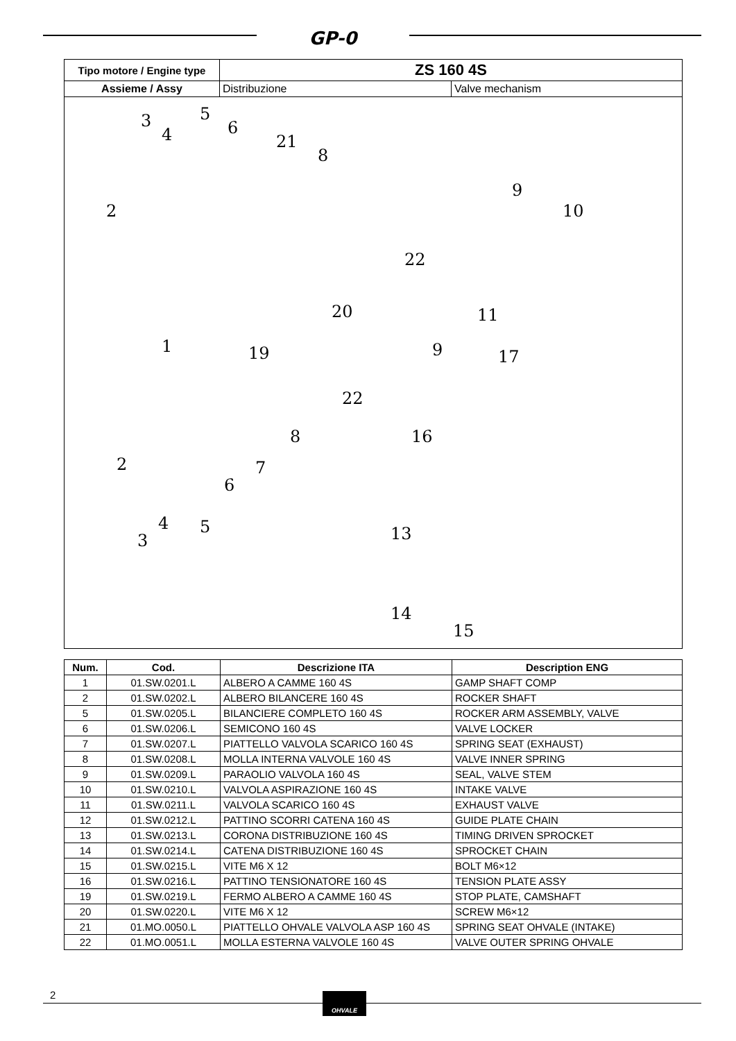GP-0
| Tipo motore / Engine type | ZS 160 4S | |
| Assieme / Assy | Distribuzione | Valve mechanism |
| 3 4 5 2 6 21 8 9 10 22 20 11 1 19 9 17 22 16 8 2 7 6 4 5 3 13 14 15 | | |
| Num. | Cod. | Descrizione ITA | Description ENG |
| --- | --- | --- | --- |
| 1 | 01.SW.0201.L | ALBERO A CAMME 160 4S | GAMP SHAFT COMP |
| 2 | 01.SW.0202.L | ALBERO BILANCERE 160 4S | ROCKER SHAFT |
| 5 | 01.SW.0205.L | BILANCIERE COMPLETO 160 4S | ROCKER ARM ASSEMBLY, VALVE |
| 6 | 01.SW.0206.L | SEMICONO 160 4S | VALVE LOCKER |
| 7 | 01.SW.0207.L | PIATTELLO VALVOLA SCARICO 160 4S | SPRING SEAT (EXHAUST) |
| 8 | 01.SW.0208.L | MOLLA INTERNA VALVOLE 160 4S | VALVE INNER SPRING |
| 9 | 01.SW.0209.L | PARAOLIO VALVOLA 160 4S | SEAL, VALVE STEM |
| 10 | 01.SW.0210.L | VALVOLA ASPIRAZIONE 160 4S | INTAKE VALVE |
| 11 | 01.SW.0211.L | VALVOLA SCARICO 160 4S | EXHAUST VALVE |
| 12 | 01.SW.0212.L | PATTINO SCORRI CATENA 160 4S | GUIDE PLATE CHAIN |
| 13 | 01.SW.0213.L | CORONA DISTRIBUZIONE 160 4S | TIMING DRIVEN SPROCKET |
| 14 | 01.SW.0214.L | CATENA DISTRIBUZIONE 160 4S | SPROCKET CHAIN |
| 15 | 01.SW.0215.L | VITE M6 X 12 | BOLT M6×12 |
| 16 | 01.SW.0216.L | PATTINO TENSIONATORE 160 4S | TENSION PLATE ASSY |
| 19 | 01.SW.0219.L | FERMO ALBERO A CAMME 160 4S | STOP PLATE, CAMSHAFT |
| 20 | 01.SW.0220.L | VITE M6 X 12 | SCREW M6×12 |
| 21 | 01.MO.0050.L | PIATTELLO OHVALE VALVOLA ASP 160 4S | SPRING SEAT OHVALE (INTAKE) |
| 22 | 01.MO.0051.L | MOLLA ESTERNA VALVOLE 160 4S | VALVE OUTER SPRING OHVALE |
2 OHVALE